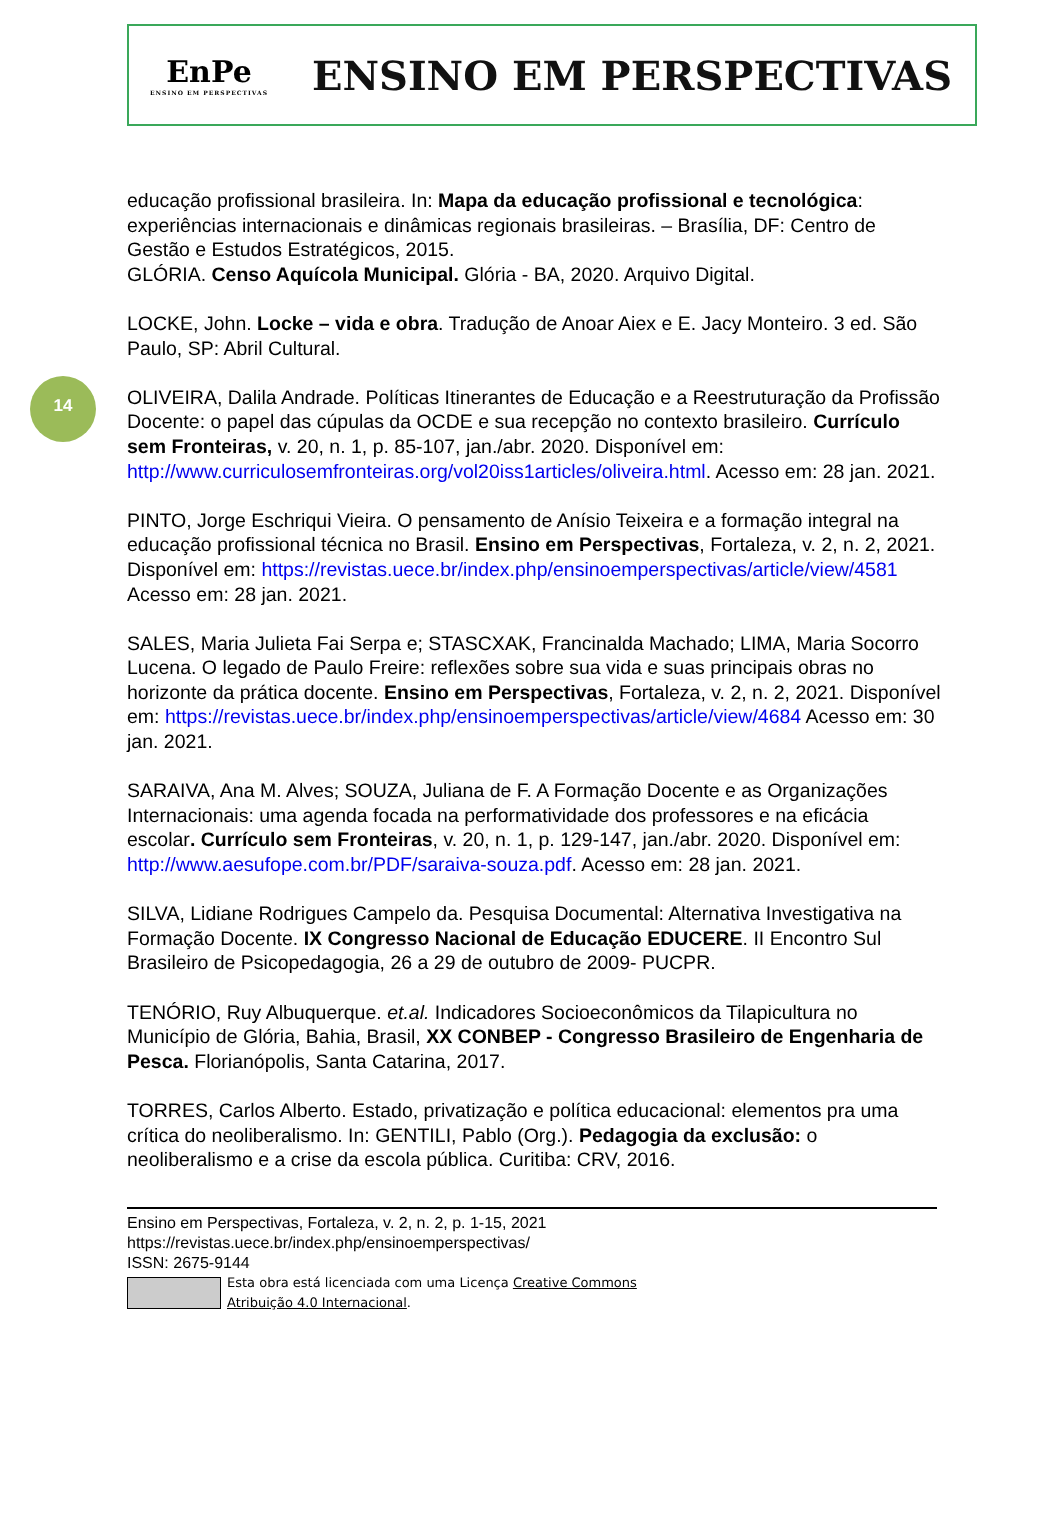14
EnPe
ENSINO EM PERSPECTIVAS
ENSINO EM PERSPECTIVAS
educação profissional brasileira. In: Mapa da educação profissional e tecnológica: experiências internacionais e dinâmicas regionais brasileiras. – Brasília, DF: Centro de Gestão e Estudos Estratégicos, 2015.
GLÓRIA. Censo Aquícola Municipal. Glória - BA, 2020. Arquivo Digital.
LOCKE, John. Locke – vida e obra. Tradução de Anoar Aiex e E. Jacy Monteiro. 3 ed. São Paulo, SP: Abril Cultural.
OLIVEIRA, Dalila Andrade. Políticas Itinerantes de Educação e a Reestruturação da Profissão Docente: o papel das cúpulas da OCDE e sua recepção no contexto brasileiro. Currículo sem Fronteiras, v. 20, n. 1, p. 85-107, jan./abr. 2020. Disponível em: http://www.curriculosemfronteiras.org/vol20iss1articles/oliveira.html. Acesso em: 28 jan. 2021.
PINTO, Jorge Eschriqui Vieira. O pensamento de Anísio Teixeira e a formação integral na educação profissional técnica no Brasil. Ensino em Perspectivas, Fortaleza, v. 2, n. 2, 2021. Disponível em: https://revistas.uece.br/index.php/ensinoemperspectivas/article/view/4581 Acesso em: 28 jan. 2021.
SALES, Maria Julieta Fai Serpa e; STASCXAK, Francinalda Machado; LIMA, Maria Socorro Lucena. O legado de Paulo Freire: reflexões sobre sua vida e suas principais obras no horizonte da prática docente. Ensino em Perspectivas, Fortaleza, v. 2, n. 2, 2021. Disponível em: https://revistas.uece.br/index.php/ensinoemperspectivas/article/view/4684 Acesso em: 30 jan. 2021.
SARAIVA, Ana M. Alves; SOUZA, Juliana de F. A Formação Docente e as Organizações Internacionais: uma agenda focada na performatividade dos professores e na eficácia escolar. Currículo sem Fronteiras, v. 20, n. 1, p. 129-147, jan./abr. 2020. Disponível em: http://www.aesufope.com.br/PDF/saraiva-souza.pdf. Acesso em: 28 jan. 2021.
SILVA, Lidiane Rodrigues Campelo da. Pesquisa Documental: Alternativa Investigativa na Formação Docente. IX Congresso Nacional de Educação EDUCERE. II Encontro Sul Brasileiro de Psicopedagogia, 26 a 29 de outubro de 2009- PUCPR.
TENÓRIO, Ruy Albuquerque. et.al. Indicadores Socioeconômicos da Tilapicultura no Município de Glória, Bahia, Brasil, XX CONBEP - Congresso Brasileiro de Engenharia de Pesca. Florianópolis, Santa Catarina, 2017.
TORRES, Carlos Alberto. Estado, privatização e política educacional: elementos pra uma crítica do neoliberalismo. In: GENTILI, Pablo (Org.). Pedagogia da exclusão: o neoliberalismo e a crise da escola pública. Curitiba: CRV, 2016.
Ensino em Perspectivas, Fortaleza, v. 2, n. 2, p. 1-15, 2021
https://revistas.uece.br/index.php/ensinoemperspectivas/
ISSN: 2675-9144
Esta obra está licenciada com uma Licença Creative Commons
Atribuição 4.0 Internacional.